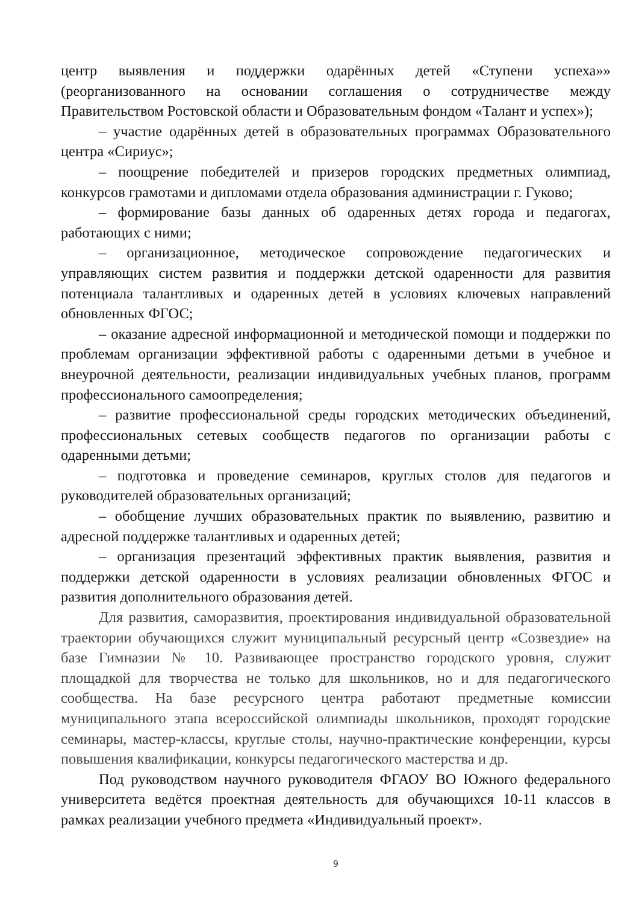центр выявления и поддержки одарённых детей «Ступени успеха»» (реорганизованного на основании соглашения о сотрудничестве между Правительством Ростовской области и Образовательным фондом «Талант и успех»);
– участие одарённых детей в образовательных программах Образовательного центра «Сириус»;
– поощрение победителей и призеров городских предметных олимпиад, конкурсов грамотами и дипломами отдела образования администрации г. Гуково;
– формирование базы данных об одаренных детях города и педагогах, работающих с ними;
– организационное, методическое сопровождение педагогических и управляющих систем развития и поддержки детской одаренности для развития потенциала талантливых и одаренных детей в условиях ключевых направлений обновленных ФГОС;
– оказание адресной информационной и методической помощи и поддержки по проблемам организации эффективной работы с одаренными детьми в учебное и внеурочной деятельности, реализации индивидуальных учебных планов, программ профессионального самоопределения;
– развитие профессиональной среды городских методических объединений, профессиональных сетевых сообществ педагогов по организации работы с одаренными детьми;
– подготовка и проведение семинаров, круглых столов для педагогов и руководителей образовательных организаций;
– обобщение лучших образовательных практик по выявлению, развитию и адресной поддержке талантливых и одаренных детей;
– организация презентаций эффективных практик выявления, развития и поддержки детской одаренности в условиях реализации обновленных ФГОС и развития дополнительного образования детей.
Для развития, саморазвития, проектирования индивидуальной образовательной траектории обучающихся служит муниципальный ресурсный центр «Созвездие» на базе Гимназии № 10. Развивающее пространство городского уровня, служит площадкой для творчества не только для школьников, но и для педагогического сообщества. На базе ресурсного центра работают предметные комиссии муниципального этапа всероссийской олимпиады школьников, проходят городские семинары, мастер-классы, круглые столы, научно-практические конференции, курсы повышения квалификации, конкурсы педагогического мастерства и др.
Под руководством научного руководителя ФГАОУ ВО Южного федерального университета ведётся проектная деятельность для обучающихся 10-11 классов в рамках реализации учебного предмета «Индивидуальный проект».
9